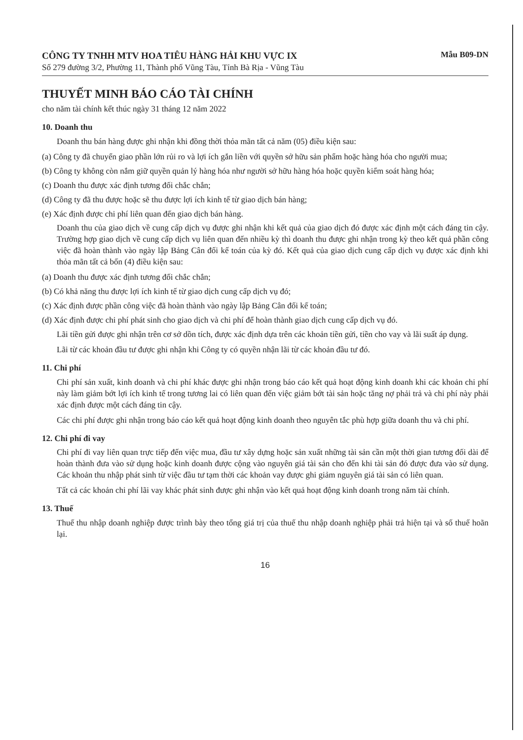CÔNG TY TNHH MTV HOA TIÊU HÀNG HẢI KHU VỰC IX
Số 279 đường 3/2, Phường 11, Thành phố Vũng Tàu, Tỉnh Bà Rịa - Vũng Tàu
Mẫu B09-DN
THUYẾT MINH BÁO CÁO TÀI CHÍNH
cho năm tài chính kết thúc ngày 31 tháng 12 năm 2022
10. Doanh thu
Doanh thu bán hàng được ghi nhận khi đồng thời thỏa mãn tất cả năm (05) điều kiện sau:
(a) Công ty đã chuyển giao phần lớn rủi ro và lợi ích gắn liền với quyền sở hữu sản phẩm hoặc hàng hóa cho người mua;
(b) Công ty không còn nắm giữ quyền quản lý hàng hóa như người sở hữu hàng hóa hoặc quyền kiểm soát hàng hóa;
(c) Doanh thu được xác định tương đối chắc chắn;
(d) Công ty đã thu được hoặc sẽ thu được lợi ích kinh tế từ giao dịch bán hàng;
(e) Xác định được chi phí liên quan đến giao dịch bán hàng.
Doanh thu của giao dịch về cung cấp dịch vụ được ghi nhận khi kết quả của giao dịch đó được xác định một cách đáng tin cậy. Trường hợp giao dịch về cung cấp dịch vụ liên quan đến nhiều kỳ thì doanh thu được ghi nhận trong kỳ theo kết quả phần công việc đã hoàn thành vào ngày lập Bảng Cân đối kế toán của kỳ đó. Kết quả của giao dịch cung cấp dịch vụ được xác định khi thỏa mãn tất cả bốn (4) điều kiện sau:
(a) Doanh thu được xác định tương đối chắc chắn;
(b) Có khả năng thu được lợi ích kinh tế từ giao dịch cung cấp dịch vụ đó;
(c) Xác định được phần công việc đã hoàn thành vào ngày lập Bảng Cân đối kế toán;
(d) Xác định được chi phí phát sinh cho giao dịch và chi phí để hoàn thành giao dịch cung cấp dịch vụ đó.
Lãi tiền gửi được ghi nhận trên cơ sở dồn tích, được xác định dựa trên các khoản tiền gửi, tiền cho vay và lãi suất áp dụng.
Lãi từ các khoản đầu tư được ghi nhận khi Công ty có quyền nhận lãi từ các khoản đầu tư đó.
11. Chi phí
Chi phí sản xuất, kinh doanh và chi phí khác được ghi nhận trong báo cáo kết quả hoạt động kinh doanh khi các khoản chi phí này làm giảm bớt lợi ích kinh tế trong tương lai có liên quan đến việc giảm bớt tài sản hoặc tăng nợ phải trả và chi phí này phải xác định được một cách đáng tin cậy.
Các chi phí được ghi nhận trong báo cáo kết quả hoạt động kinh doanh theo nguyên tắc phù hợp giữa doanh thu và chi phí.
12. Chi phí đi vay
Chi phí đi vay liên quan trực tiếp đến việc mua, đầu tư xây dựng hoặc sản xuất những tài sản cần một thời gian tương đối dài để hoàn thành đưa vào sử dụng hoặc kinh doanh được cộng vào nguyên giá tài sản cho đến khi tài sản đó được đưa vào sử dụng. Các khoản thu nhập phát sinh từ việc đầu tư tạm thời các khoản vay được ghi giảm nguyên giá tài sản có liên quan.
Tất cả các khoản chi phí lãi vay khác phát sinh được ghi nhận vào kết quả hoạt động kinh doanh trong năm tài chính.
13. Thuế
Thuế thu nhập doanh nghiệp được trình bày theo tổng giá trị của thuế thu nhập doanh nghiệp phải trả hiện tại và số thuế hoãn lại.
16